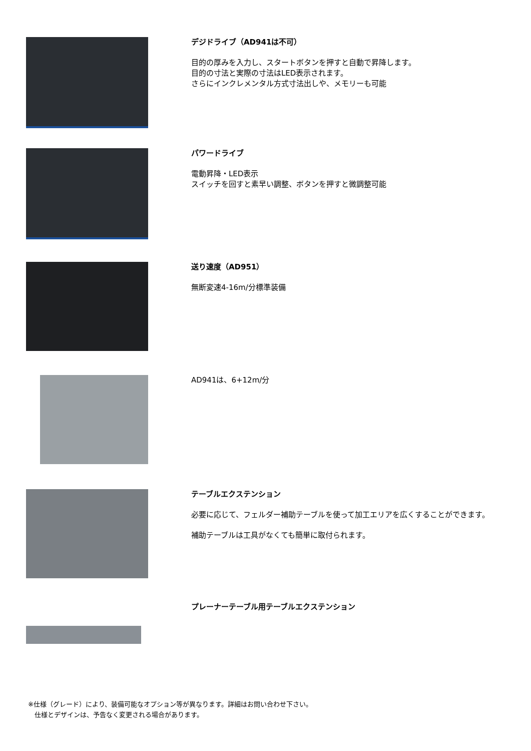デジドライブ（AD941は不可）
目的の厚みを入力し、スタートボタンを押すと自動で昇降します。
目的の寸法と実際の寸法はLED表示されます。
さらにインクレメンタル方式寸法出しや、メモリーも可能
パワードライブ
電動昇降・LED表示
スイッチを回すと素早い調整、ボタンを押すと微調整可能
送り速度（AD951）
無断変速4-16m/分標準装備
AD941は、6+12m/分
テーブルエクステンション
必要に応じて、フェルダー補助テーブルを使って加工エリアを広くすることができます。
補助テーブルは工具がなくても簡単に取付られます。
プレーナーテーブル用テーブルエクステンション
※仕様（グレード）により、装備可能なオプション等が異なります。詳細はお問い合わせ下さい。
　仕様とデザインは、予告なく変更される場合があります。